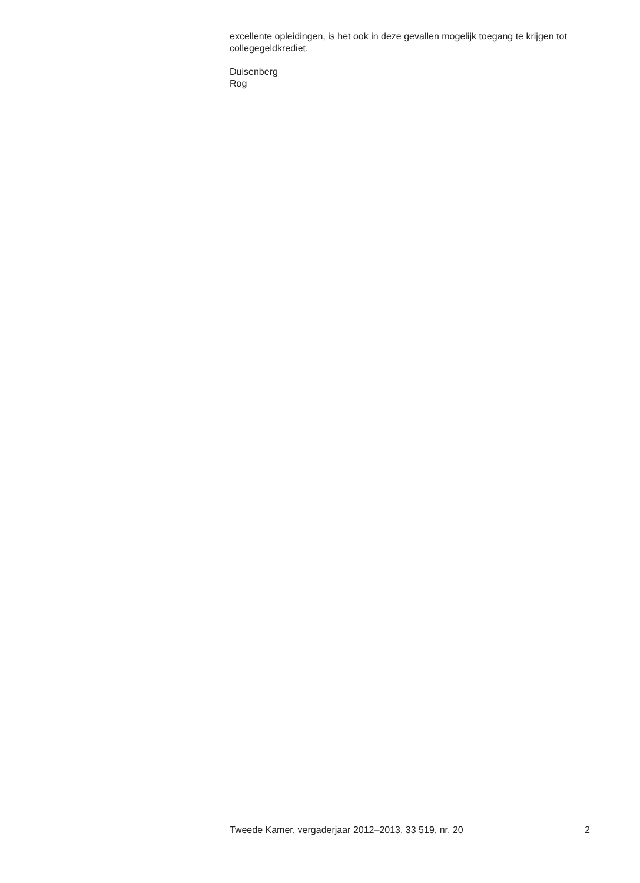excellente opleidingen, is het ook in deze gevallen mogelijk toegang te krijgen tot collegegeldkrediet.
Duisenberg
Rog
Tweede Kamer, vergaderjaar 2012–2013, 33 519, nr. 20 2